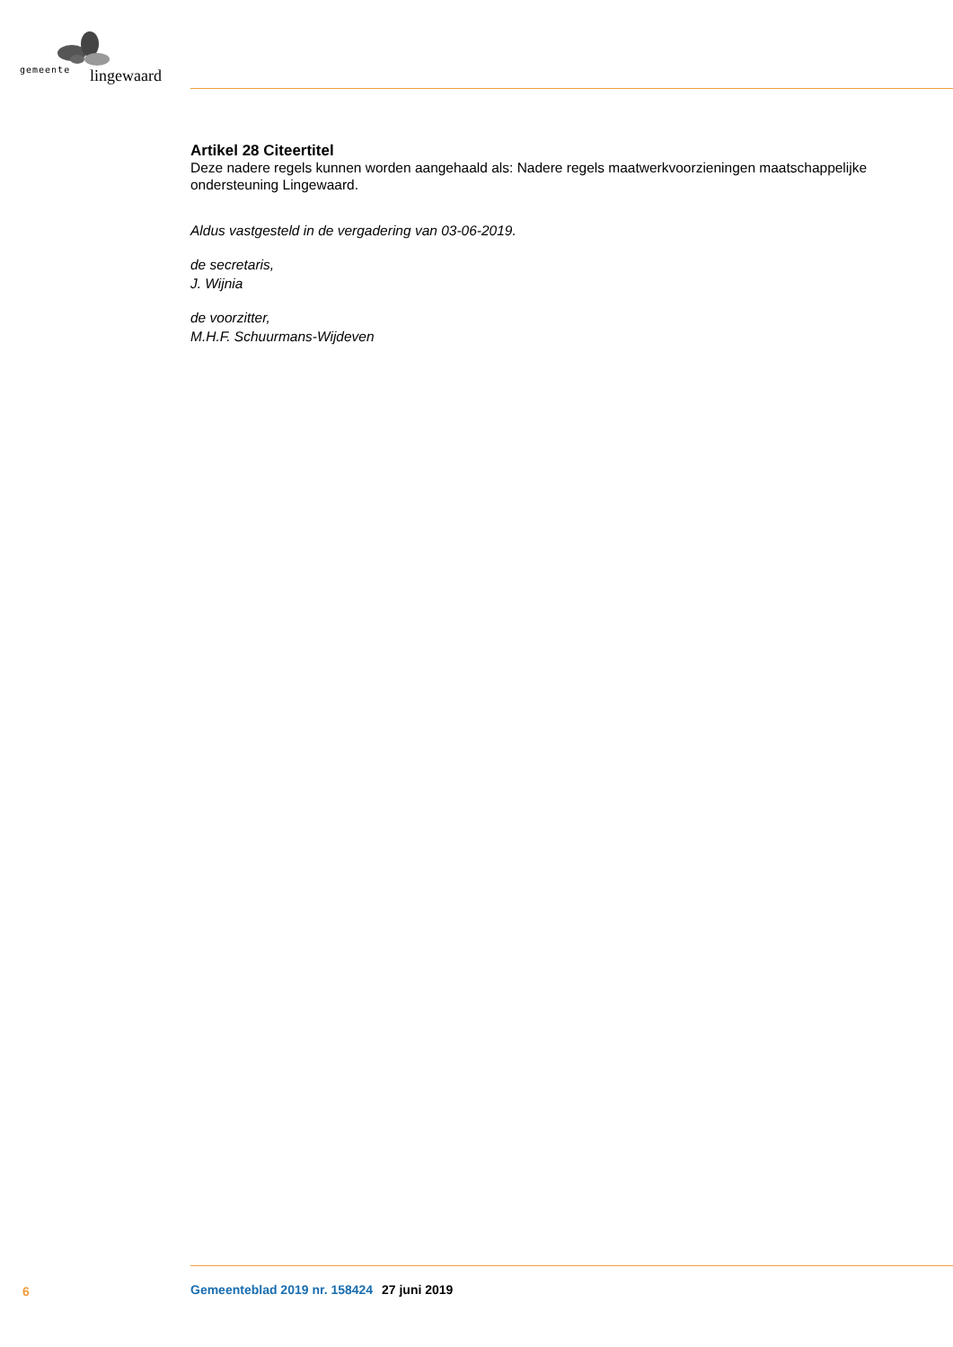gemeente lingewaard
Artikel 28 Citeertitel
Deze nadere regels kunnen worden aangehaald als: Nadere regels maatwerkvoorzieningen maatschappelijke ondersteuning Lingewaard.
Aldus vastgesteld in de vergadering van 03-06-2019.
de secretaris,
J. Wijnia
de voorzitter,
M.H.F. Schuurmans-Wijdeven
6 Gemeenteblad 2019 nr. 158424 27 juni 2019